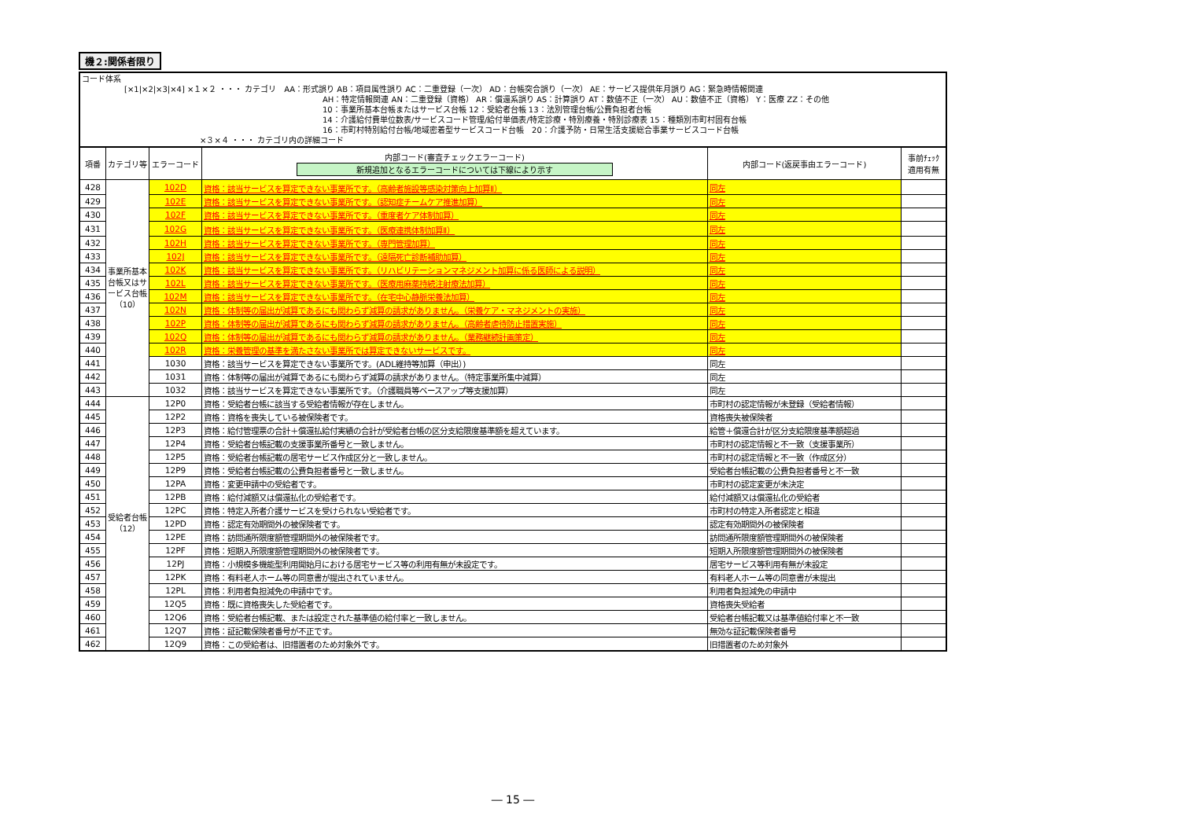機２:関係者限り
コード体系
[×1|×2|×3|×4] ×１×２ ・・・ カテゴリ　AA：形式誤り AB：項目属性誤り AC：二重登録（一次） AD：台帳突合誤り（一次） AE：サービス提供年月誤り AG：緊急時情報関連
AH：特定情報関連 AN：二重登録（資格） AR：償還系誤り AS：計算誤り AT：数値不正（一次） AU：数値不正（資格） Y：医療 ZZ：その他
10：事業所基本台帳またはサービス台帳 12：受給者台帳 13：法別管理台帳/公費負担者台帳
14：介護給付費単位数表/サービスコード管理/給付単価表/特定診療・特別療養・特別診療表 15：種類別市町村固有台帳
16：市町村特別給付台帳/地域密着型サービスコード台帳　20：介護予防・日常生活支援総合事業サービスコード台帳
×３×４ ・・・ カテゴリ内の詳細コード
| 項番 | カテゴリ等 | エラーコード | 内部コード(審査チェックエラーコード) 新規追加となるエラーコードについては下線により示す | 内部コード(返戻事由エラーコード) | 事前ﾁｪｯｸ 適用有無 |
| --- | --- | --- | --- | --- | --- |
| 428 | 事業所基本台帳又はサービス台帳（10） | 102D | 資格：該当サービスを算定できない事業所です。（高齢者施設等感染対策向上加算Ⅱ） | 同左 | |
| 429 | | 102E | 資格：該当サービスを算定できない事業所です。（認知症チームケア推進加算） | 同左 | |
| 430 | | 102F | 資格：該当サービスを算定できない事業所です。（重度者ケア体制加算） | 同左 | |
| 431 | | 102G | 資格：該当サービスを算定できない事業所です。（医療連携体制加算Ⅱ） | 同左 | |
| 432 | | 102H | 資格：該当サービスを算定できない事業所です。（専門管理加算） | 同左 | |
| 433 | | 102J | 資格：該当サービスを算定できない事業所です。（遠隔死亡診断補助加算） | 同左 | |
| 434 | | 102K | 資格：該当サービスを算定できない事業所です。（リハビリテーションマネジメント加算に係る医師による説明） | 同左 | |
| 435 | | 102L | 資格：該当サービスを算定できない事業所です。（医療用麻薬持続注射療法加算） | 同左 | |
| 436 | | 102M | 資格：該当サービスを算定できない事業所です。（在宅中心静脈栄養法加算） | 同左 | |
| 437 | | 102N | 資格：体制等の届出が減算であるにも関わらず減算の請求がありません。（栄養ケア・マネジメントの実施） | 同左 | |
| 438 | | 102P | 資格：体制等の届出が減算であるにも関わらず減算の請求がありません。（高齢者虐待防止措置実施） | 同左 | |
| 439 | | 102Q | 資格：体制等の届出が減算であるにも関わらず減算の請求がありません。（業務継続計画策定） | 同左 | |
| 440 | | 102R | 資格：栄養管理の基準を満たさない事業所では算定できないサービスです。 | 同左 | |
| 441 | | 1030 | 資格：該当サービスを算定できない事業所です。(ADL維持等加算（申出）) | 同左 | |
| 442 | | 1031 | 資格：体制等の届出が減算であるにも関わらず減算の請求がありません。（特定事業所集中減算） | 同左 | |
| 443 | | 1032 | 資格：該当サービスを算定できない事業所です。（介護職員等ベースアップ等支援加算） | 同左 | |
| 444 | 受給者台帳（12） | 12P0 | 資格：受給者台帳に該当する受給者情報が存在しません。 | 市町村の認定情報が未登録（受給者情報） | |
| 445 | | 12P2 | 資格：資格を喪失している被保険者です。 | 資格喪失被保険者 | |
| 446 | | 12P3 | 資格：給付管理票の合計＋償還払給付実績の合計が受給者台帳の区分支給限度基準額を超えています。 | 給管＋償還合計が区分支給限度基準額超過 | |
| 447 | | 12P4 | 資格：受給者台帳記載の支援事業所番号と一致しません。 | 市町村の認定情報と不一致（支援事業所） | |
| 448 | | 12P5 | 資格：受給者台帳記載の居宅サービス作成区分と一致しません。 | 市町村の認定情報と不一致（作成区分） | |
| 449 | | 12P9 | 資格：受給者台帳記載の公費負担者番号と一致しません。 | 受給者台帳記載の公費負担者番号と不一致 | |
| 450 | | 12PA | 資格：変更申請中の受給者です。 | 市町村の認定変更が未決定 | |
| 451 | | 12PB | 資格：給付減額又は償還払化の受給者です。 | 給付減額又は償還払化の受給者 | |
| 452 | | 12PC | 資格：特定入所者介護サービスを受けられない受給者です。 | 市町村の特定入所者認定と相違 | |
| 453 | | 12PD | 資格：認定有効期間外の被保険者です。 | 認定有効期間外の被保険者 | |
| 454 | | 12PE | 資格：訪問通所限度額管理期間外の被保険者です。 | 訪問通所限度額管理期間外の被保険者 | |
| 455 | | 12PF | 資格：短期入所限度額管理期間外の被保険者です。 | 短期入所限度額管理期間外の被保険者 | |
| 456 | | 12PJ | 資格：小規模多機能型利用開始月における居宅サービス等の利用有無が未設定です。 | 居宅サービス等利用有無が未設定 | |
| 457 | | 12PK | 資格：有料老人ホーム等の同意書が提出されていません。 | 有料老人ホーム等の同意書が未提出 | |
| 458 | | 12PL | 資格：利用者負担減免の申請中です。 | 利用者負担減免の申請中 | |
| 459 | | 12Q5 | 資格：既に資格喪失した受給者です。 | 資格喪失受給者 | |
| 460 | | 12Q6 | 資格：受給者台帳記載、または設定された基準値の給付率と一致しません。 | 受給者台帳記載又は基準値給付率と不一致 | |
| 461 | | 12Q7 | 資格：証記載保険者番号が不正です。 | 無効な証記載保険者番号 | |
| 462 | | 12Q9 | 資格：この受給者は、旧措置者のため対象外です。 | 旧措置者のため対象外 | |
― 15 ―